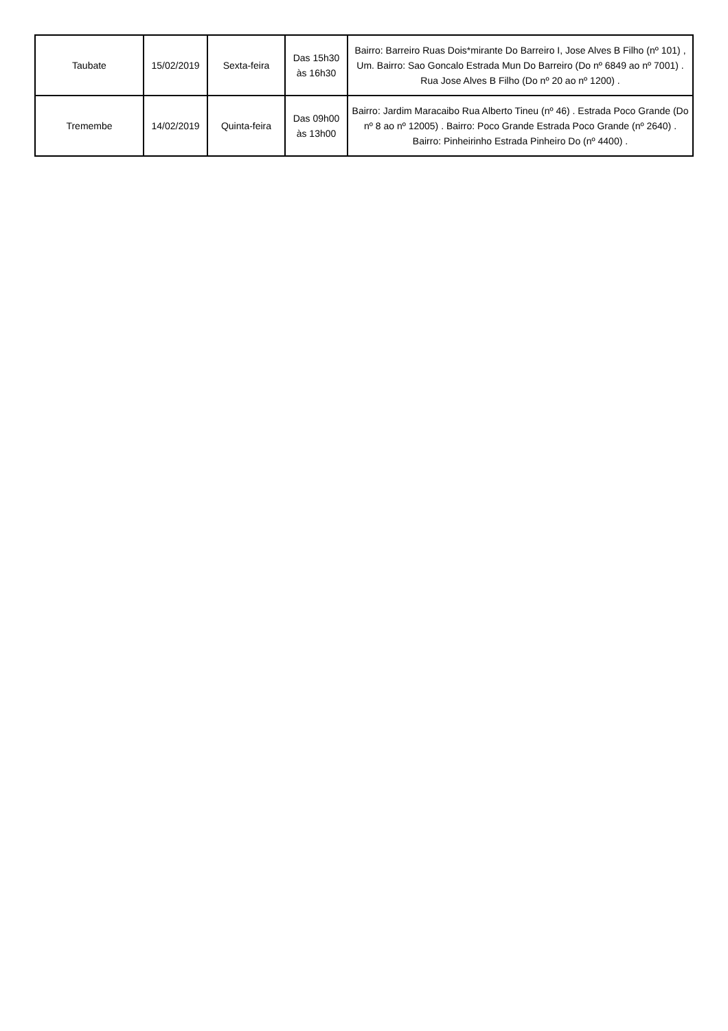| Taubate | 15/02/2019 | Sexta-feira | Das 15h30 às 16h30 | Bairro: Barreiro Ruas Dois*mirante Do Barreiro I, Jose Alves B Filho (nº 101) , Um. Bairro: Sao Goncalo Estrada Mun Do Barreiro (Do nº 6849 ao nº 7001) . Rua Jose Alves B Filho (Do nº 20 ao nº 1200) . |
| Tremembe | 14/02/2019 | Quinta-feira | Das 09h00 às 13h00 | Bairro: Jardim Maracaibo Rua Alberto Tineu (nº 46) . Estrada Poco Grande (Do nº 8 ao nº 12005) . Bairro: Poco Grande Estrada Poco Grande (nº 2640) . Bairro: Pinheirinho Estrada Pinheiro Do (nº 4400) . |